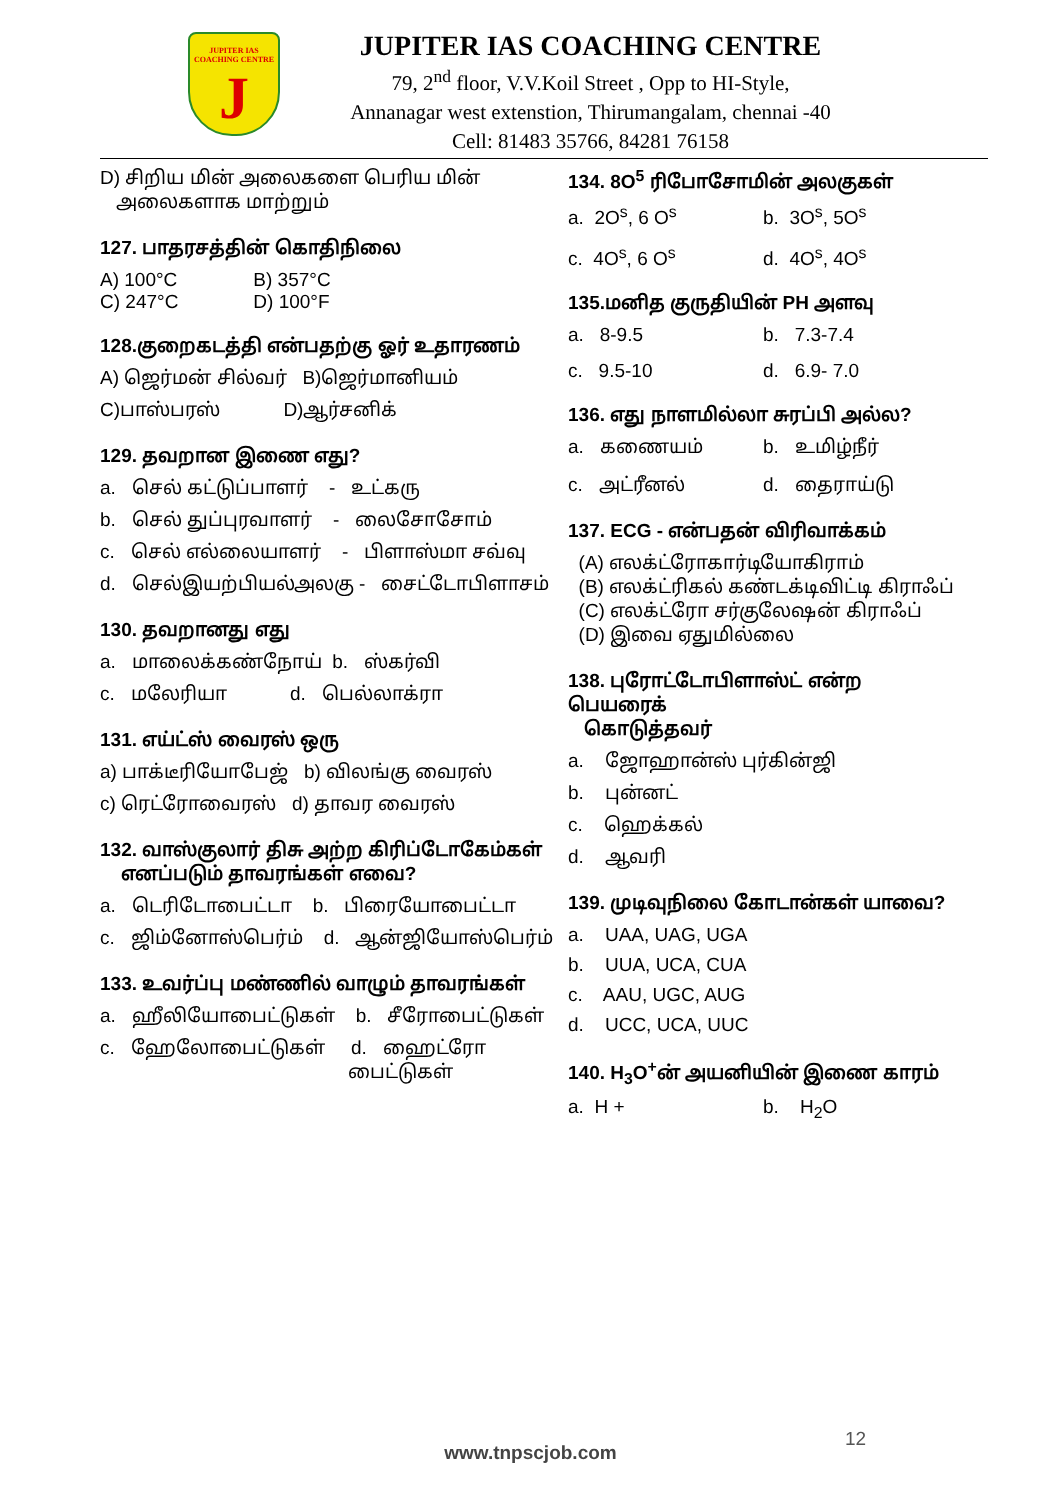JUPITER IAS COACHING CENTRE
J
JUPITER IAS COACHING CENTRE
79, 2<sup>nd</sup> floor, V.V.Koil Street , Opp to HI-Style,
Annanagar west extenstion, Thirumangalam, chennai -40
Cell: 81483 35766, 84281 76158
D) சிறிய மின் அலைகளை பெரிய மின்
அலைகளாக மாற்றும்
127. பாதரசத்தின் கொதிநிலை
A) 100°C B) 357°C
C) 247°C D) 100°F
128.குறைகடத்தி என்பதற்கு ஓர் உதாரணம்
A) ஜெர்மன் சில்வர் B)ஜெர்மானியம்
C)பாஸ்பரஸ் D)ஆர்சனிக்
129. தவறான இணை எது?
a. செல் கட்டுப்பாளர் - உட்கரு
b. செல் துப்புரவாளர் - லைசோசோம்
c. செல் எல்லையாளர் - பிளாஸ்மா சவ்வு
d. செல்இயற்பியல்அலகு - சைட்டோபிளாசம்
130. தவறானது எது
a. மாலைக்கண்நோய் b. ஸ்கர்வி
c. மலேரியா d. பெல்லாக்ரா
131. எய்ட்ஸ் வைரஸ் ஒரு
a) பாக்டீரியோபேஜ் b) விலங்கு வைரஸ்
c) ரெட்ரோவைரஸ் d) தாவர வைரஸ்
132. வாஸ்குலார் திசு அற்ற கிரிப்டோகேம்கள்
எனப்படும் தாவரங்கள் எவை?
a. டெரிடோபைட்டா b. பிரையோபைட்டா
c. ஜிம்னோஸ்பெர்ம் d. ஆன்ஜியோஸ்பெர்ம்
133. உவர்ப்பு மண்ணில் வாழும் தாவரங்கள்
a. ஹீலியோபைட்டுகள் b. சீரோபைட்டுகள்
c. ஹேலோபைட்டுகள் d. ஹைட்ரோ
பைட்டுகள்
134. 8O<sup>5</sup> ரிபோசோமின் அலகுகள்
a. 2O<sup>s</sup>, 6 O<sup>s</sup> b. 3O<sup>s</sup>, 5O<sup>s</sup>
c. 4O<sup>s</sup>, 6 O<sup>s</sup> d. 4O<sup>s</sup>, 4O<sup>s</sup>
135.மனித குருதியின் PH அளவு
a. 8-9.5 b. 7.3-7.4
c. 9.5-10 d. 6.9- 7.0
136. எது நாளமில்லா சுரப்பி அல்ல?
a. கணையம் b. உமிழ்நீர்
c. அட்ரீனல் d. தைராய்டு
137. ECG - என்பதன் விரிவாக்கம்
(A) எலக்ட்ரோகார்டியோகிராம்
(B) எலக்ட்ரிகல் கண்டக்டிவிட்டி கிராஃப்
(C) எலக்ட்ரோ சர்குலேஷன் கிராஃப்
(D) இவை ஏதுமில்லை
138. புரோட்டோபிளாஸ்ட் என்ற பெயரைக்
கொடுத்தவர்
a. ஜோஹான்ஸ் புர்கின்ஜி
b. புன்னட்
c. ஹெக்கல்
d. ஆவரி
139. முடிவுநிலை கோடான்கள் யாவை?
a. UAA, UAG, UGA
b. UUA, UCA, CUA
c. AAU, UGC, AUG
d. UCC, UCA, UUC
140. H<sub>3</sub>O<sup>+</sup>ன் அயனியின் இணை காரம்
a. H + b. H<sub>2</sub>O
12
www.tnpscjob.com